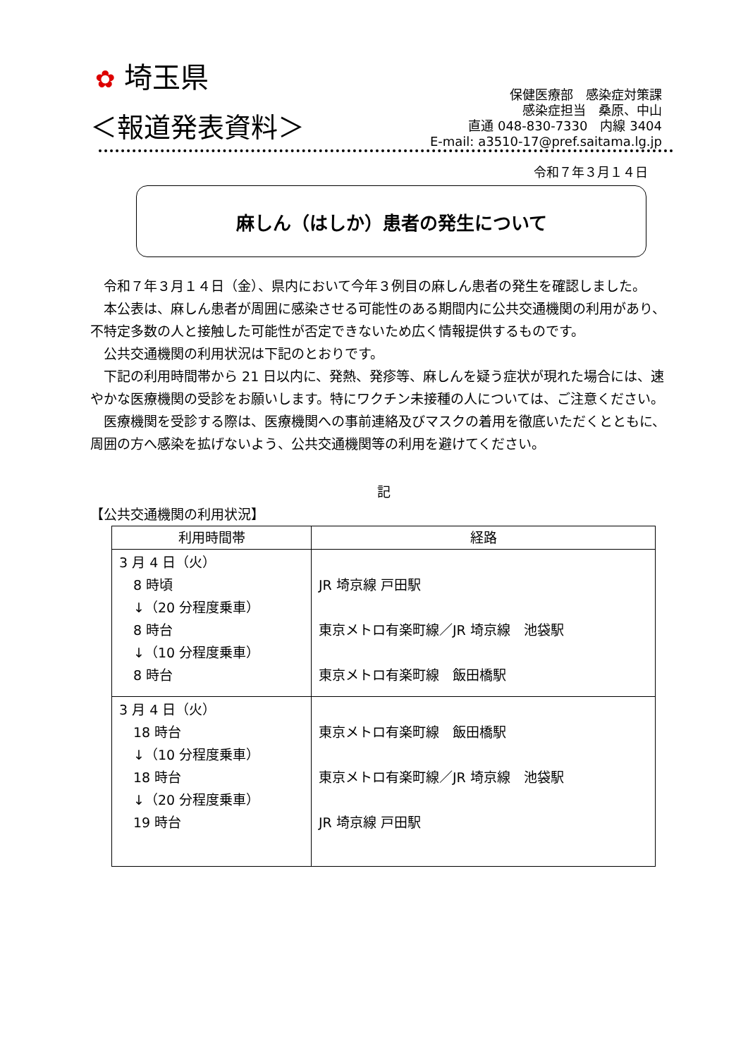✿ 埼玉県
＜報道発表資料＞
保健医療部　感染症対策課
感染症担当　桑原、中山
直通 048-830-7330　内線 3404
E-mail: a3510-17@pref.saitama.lg.jp
令和７年３月１４日
麻しん（はしか）患者の発生について
令和７年３月１４日（金）、県内において今年３例目の麻しん患者の発生を確認しました。
本公表は、麻しん患者が周囲に感染させる可能性のある期間内に公共交通機関の利用があり、不特定多数の人と接触した可能性が否定できないため広く情報提供するものです。
公共交通機関の利用状況は下記のとおりです。
下記の利用時間帯から 21 日以内に、発熱、発疹等、麻しんを疑う症状が現れた場合には、速やかな医療機関の受診をお願いします。特にワクチン未接種の人については、ご注意ください。
医療機関を受診する際は、医療機関への事前連絡及びマスクの着用を徹底いただくとともに、周囲の方へ感染を拡げないよう、公共交通機関等の利用を避けてください。
記
【公共交通機関の利用状況】
| 利用時間帯 | 経路 |
| --- | --- |
| 3 月 4 日（火） 8 時頃 ↓（20 分程度乗車） 8 時台 ↓（10 分程度乗車） 8 時台 | JR 埼京線 戸田駅 東京メトロ有楽町線／JR 埼京線 池袋駅 東京メトロ有楽町線 飯田橋駅 |
| 3 月 4 日（火） 18 時台 ↓（10 分程度乗車） 18 時台 ↓（20 分程度乗車） 19 時台 | 東京メトロ有楽町線 飯田橋駅 東京メトロ有楽町線／JR 埼京線 池袋駅 JR 埼京線 戸田駅 |